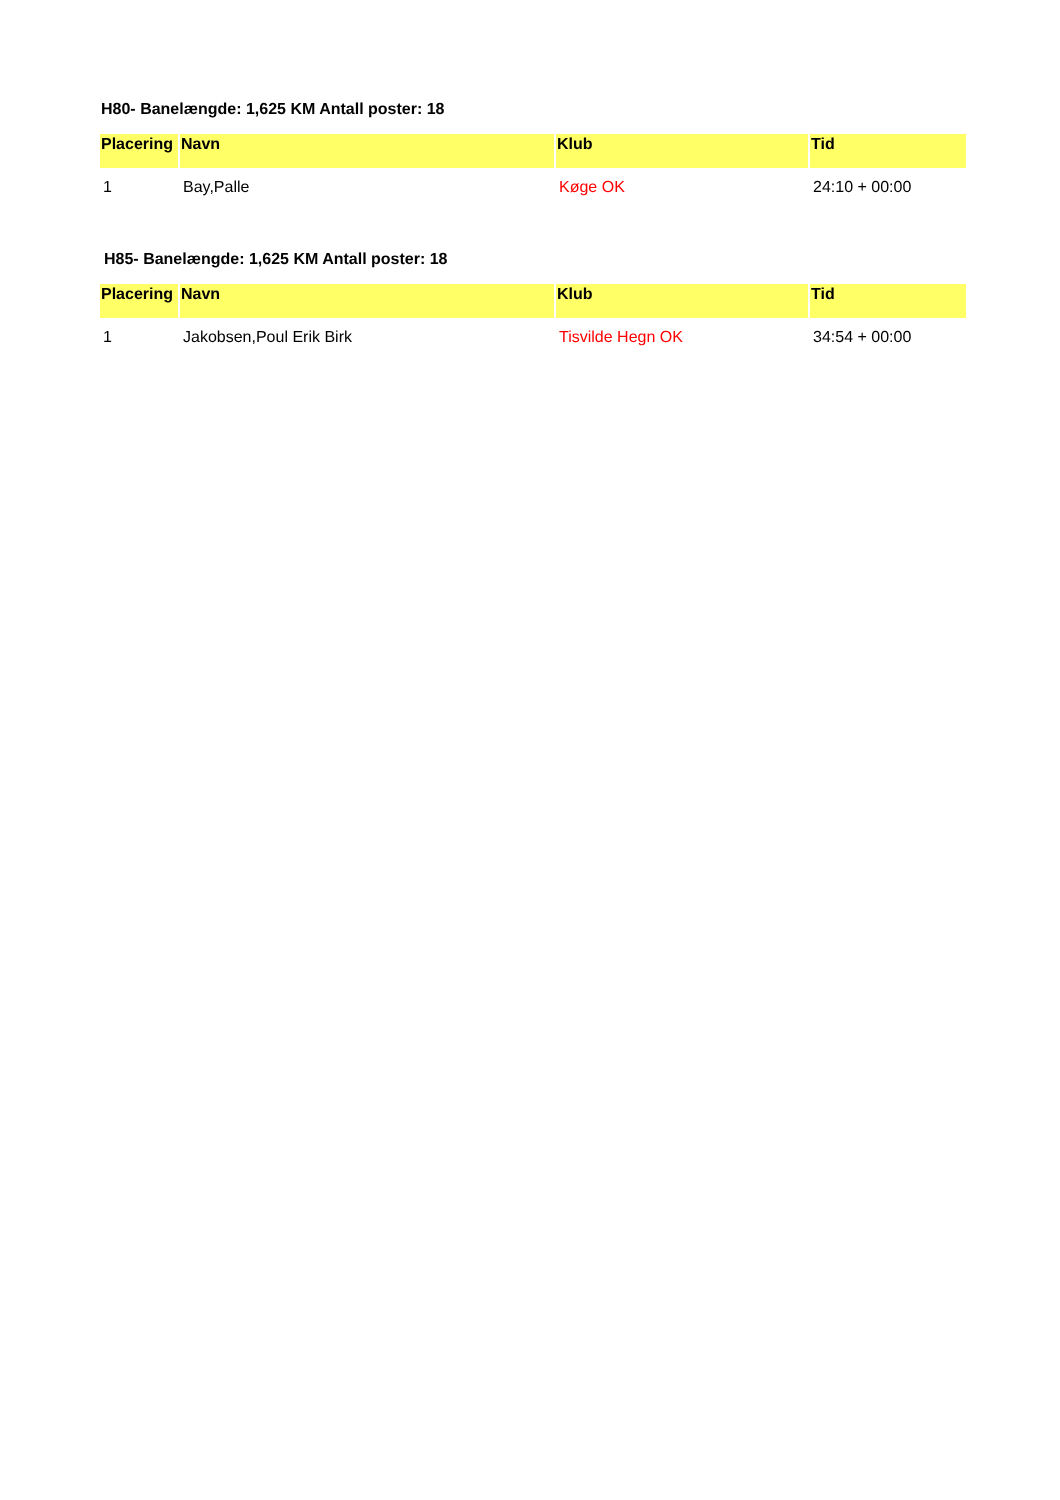H80- Banelængde: 1,625 KM Antall poster: 18
| Placering | Navn | Klub | Tid |
| --- | --- | --- | --- |
| 1 | Bay,Palle | Køge OK | 24:10 + 00:00 |
H85- Banelængde: 1,625 KM Antall poster: 18
| Placering | Navn | Klub | Tid |
| --- | --- | --- | --- |
| 1 | Jakobsen,Poul Erik Birk | Tisvilde Hegn OK | 34:54 + 00:00 |